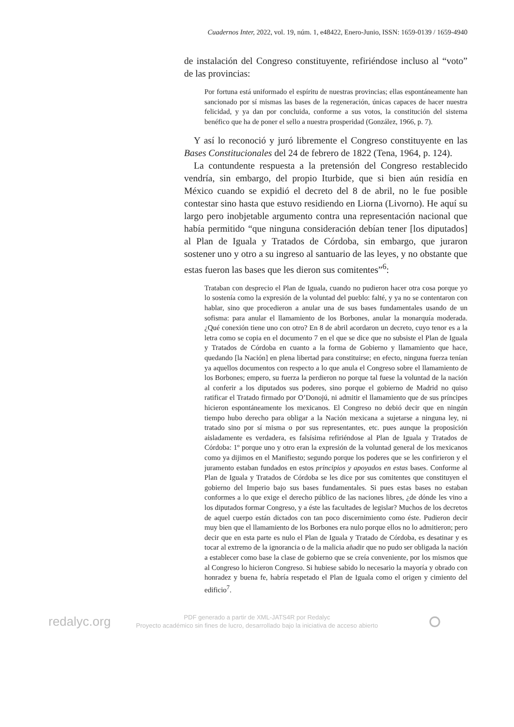Cuadernos Inter, 2022, vol. 19, núm. 1, e48422, Enero-Junio, ISSN: 1659-0139 / 1659-4940
de instalación del Congreso constituyente, refiriéndose incluso al “voto” de las provincias:
Por fortuna está uniformado el espíritu de nuestras provincias; ellas espontáneamente han sancionado por sí mismas las bases de la regeneración, únicas capaces de hacer nuestra felicidad, y ya dan por concluida, conforme a sus votos, la constitución del sistema benéfico que ha de poner el sello a nuestra prosperidad (González, 1966, p. 7).
Y así lo reconoció y juró libremente el Congreso constituyente en las Bases Constitucionales del 24 de febrero de 1822 (Tena, 1964, p. 124).
La contundente respuesta a la pretensión del Congreso restablecido vendría, sin embargo, del propio Iturbide, que si bien aún residía en México cuando se expidió el decreto del 8 de abril, no le fue posible contestar sino hasta que estuvo residiendo en Liorna (Livorno). He aquí su largo pero inobjetable argumento contra una representación nacional que había permitido “que ninguna consideración debían tener [los diputados] al Plan de Iguala y Tratados de Córdoba, sin embargo, que juraron sostener uno y otro a su ingreso al santuario de las leyes, y no obstante que estas fueron las bases que les dieron sus comitentes”<sup>6</sup>:
Trataban con desprecio el Plan de Iguala, cuando no pudieron hacer otra cosa porque yo lo sostenía como la expresión de la voluntad del pueblo: falté, y ya no se contentaron con hablar, sino que procedieron a anular una de sus bases fundamentales usando de un sofisma: para anular el llamamiento de los Borbones, anular la monarquía moderada. ¿Qué conexión tiene uno con otro? En 8 de abril acordaron un decreto, cuyo tenor es a la letra como se copia en el documento 7 en el que se dice que no subsiste el Plan de Iguala y Tratados de Córdoba en cuanto a la forma de Gobierno y llamamiento que hace, quedando [la Nación] en plena libertad para constituirse; en efecto, ninguna fuerza tenían ya aquellos documentos con respecto a lo que anula el Congreso sobre el llamamiento de los Borbones; empero, su fuerza la perdieron no porque tal fuese la voluntad de la nación al conferir a los diputados sus poderes, sino porque el gobierno de Madrid no quiso ratificar el Tratado firmado por O’Donojú, ni admitir el llamamiento que de sus príncipes hicieron espontáneamente los mexicanos. El Congreso no debió decir que en ningún tiempo hubo derecho para obligar a la Nación mexicana a sujetarse a ninguna ley, ni tratado sino por sí misma o por sus representantes, etc. pues aunque la proposición aisladamente es verdadera, es falsísima refiriéndose al Plan de Iguala y Tratados de Córdoba: 1º porque uno y otro eran la expresión de la voluntad general de los mexicanos como ya dijimos en el Manifiesto; segundo porque los poderes que se les confirieron y el juramento estaban fundados en estos principios y apoyados en estas bases. Conforme al Plan de Iguala y Tratados de Córdoba se les dice por sus comitentes que constituyen el gobierno del Imperio bajo sus bases fundamentales. Si pues estas bases no estaban conformes a lo que exige el derecho público de las naciones libres, ¿de dónde les vino a los diputados formar Congreso, y a éste las facultades de legislar? Muchos de los decretos de aquel cuerpo están dictados con tan poco discernimiento como éste. Pudieron decir muy bien que el llamamiento de los Borbones era nulo porque ellos no lo admitieron; pero decir que en esta parte es nulo el Plan de Iguala y Tratado de Córdoba, es desatinar y es tocar al extremo de la ignorancia o de la malicia añadir que no pudo ser obligada la nación a establecer como base la clase de gobierno que se creía conveniente, por los mismos que al Congreso lo hicieron Congreso. Si hubiese sabido lo necesario la mayoría y obrado con honradez y buena fe, habría respetado el Plan de Iguala como el origen y cimiento del edificio<sup>7</sup>.
redalyc.org
PDF generado a partir de XML-JATS4R por Redalyc
Proyecto académico sin fines de lucro, desarrollado bajo la iniciativa de acceso abierto
⭘